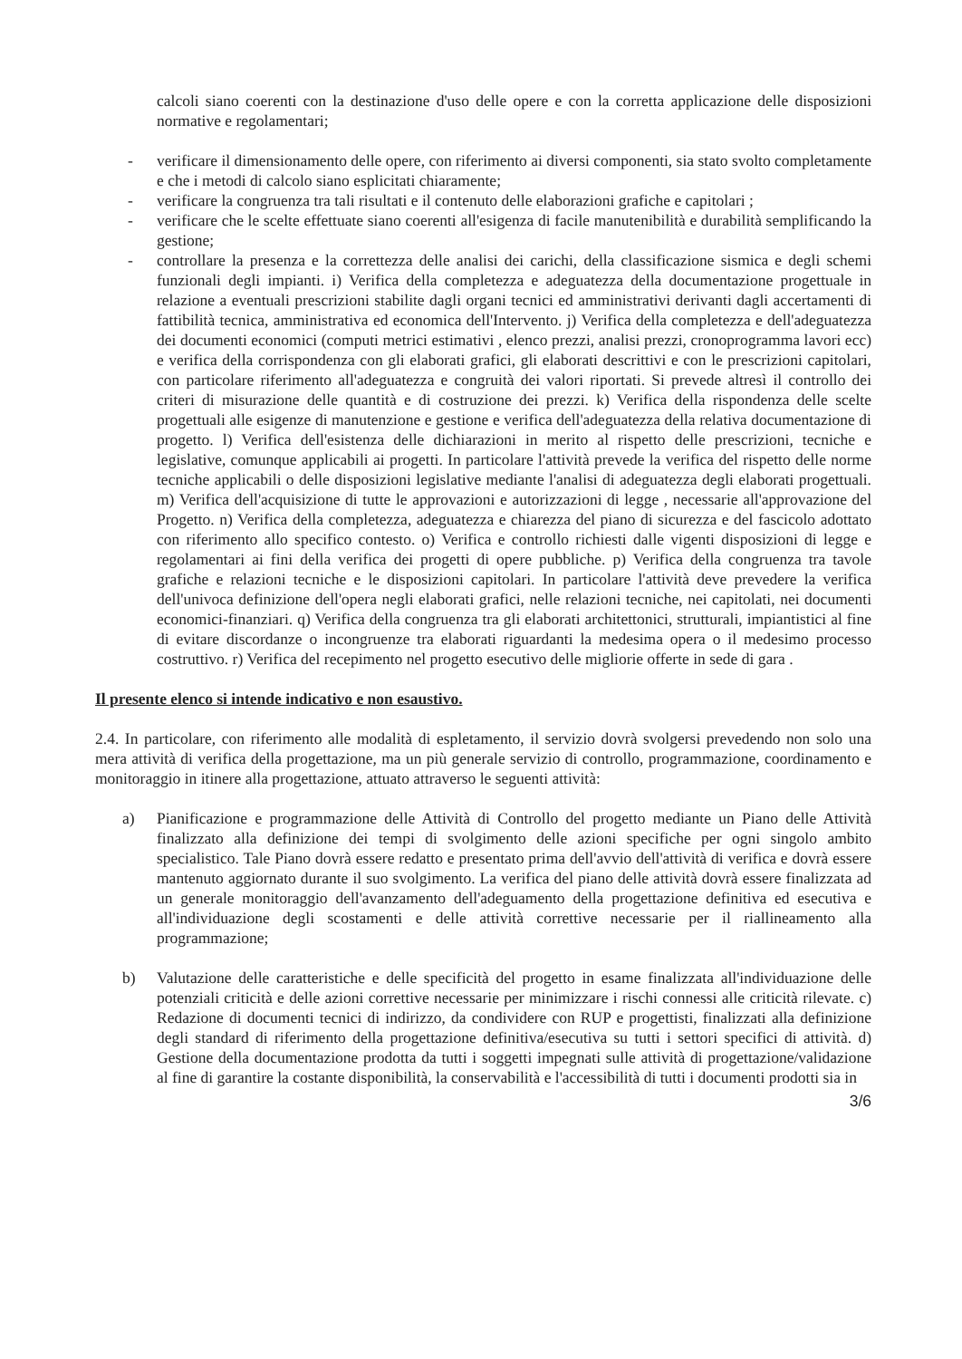calcoli siano coerenti con la destinazione d'uso delle opere e con la corretta applicazione delle disposizioni normative e regolamentari;
- verificare il dimensionamento delle opere, con riferimento ai diversi componenti, sia stato svolto completamente e che i metodi di calcolo siano esplicitati chiaramente;
- verificare la congruenza tra tali risultati e il contenuto delle elaborazioni grafiche e capitolari ;
- verificare che le scelte effettuate siano coerenti all'esigenza di facile manutenibilità e durabilità semplificando la gestione;
- controllare la presenza e la correttezza delle analisi dei carichi, della classificazione sismica e degli schemi funzionali degli impianti. i) Verifica della completezza e adeguatezza della documentazione progettuale in relazione a eventuali prescrizioni stabilite dagli organi tecnici ed amministrativi derivanti dagli accertamenti di fattibilità tecnica, amministrativa ed economica dell'Intervento. j) Verifica della completezza e dell'adeguatezza dei documenti economici (computi metrici estimativi , elenco prezzi, analisi prezzi, cronoprogramma lavori ecc) e verifica della corrispondenza con gli elaborati grafici, gli elaborati descrittivi e con le prescrizioni capitolari, con particolare riferimento all'adeguatezza e congruità dei valori riportati. Si prevede altresì il controllo dei criteri di misurazione delle quantità e di costruzione dei prezzi. k) Verifica della rispondenza delle scelte progettuali alle esigenze di manutenzione e gestione e verifica dell'adeguatezza della relativa documentazione di progetto. l) Verifica dell'esistenza delle dichiarazioni in merito al rispetto delle prescrizioni, tecniche e legislative, comunque applicabili ai progetti. In particolare l'attività prevede la verifica del rispetto delle norme tecniche applicabili o delle disposizioni legislative mediante l'analisi di adeguatezza degli elaborati progettuali. m) Verifica dell'acquisizione di tutte le approvazioni e autorizzazioni di legge , necessarie all'approvazione del Progetto. n) Verifica della completezza, adeguatezza e chiarezza del piano di sicurezza e del fascicolo adottato con riferimento allo specifico contesto. o) Verifica e controllo richiesti dalle vigenti disposizioni di legge e regolamentari ai fini della verifica dei progetti di opere pubbliche. p) Verifica della congruenza tra tavole grafiche e relazioni tecniche e le disposizioni capitolari. In particolare l'attività deve prevedere la verifica dell'univoca definizione dell'opera negli elaborati grafici, nelle relazioni tecniche, nei capitolati, nei documenti economici-finanziari. q) Verifica della congruenza tra gli elaborati architettonici, strutturali, impiantistici al fine di evitare discordanze o incongruenze tra elaborati riguardanti la medesima opera o il medesimo processo costruttivo. r) Verifica del recepimento nel progetto esecutivo delle migliorie offerte in sede di gara .
Il presente elenco si intende indicativo e non esaustivo.
2.4. In particolare, con riferimento alle modalità di espletamento, il servizio dovrà svolgersi prevedendo non solo una mera attività di verifica della progettazione, ma un più generale servizio di controllo, programmazione, coordinamento e monitoraggio in itinere alla progettazione, attuato attraverso le seguenti attività:
a) Pianificazione e programmazione delle Attività di Controllo del progetto mediante un Piano delle Attività finalizzato alla definizione dei tempi di svolgimento delle azioni specifiche per ogni singolo ambito specialistico. Tale Piano dovrà essere redatto e presentato prima dell'avvio dell'attività di verifica e dovrà essere mantenuto aggiornato durante il suo svolgimento. La verifica del piano delle attività dovrà essere finalizzata ad un generale monitoraggio dell'avanzamento dell'adeguamento della progettazione definitiva ed esecutiva e all'individuazione degli scostamenti e delle attività correttive necessarie per il riallineamento alla programmazione;
b) Valutazione delle caratteristiche e delle specificità del progetto in esame finalizzata all'individuazione delle potenziali criticità e delle azioni correttive necessarie per minimizzare i rischi connessi alle criticità rilevate. c) Redazione di documenti tecnici di indirizzo, da condividere con RUP e progettisti, finalizzati alla definizione degli standard di riferimento della progettazione definitiva/esecutiva su tutti i settori specifici di attività. d) Gestione della documentazione prodotta da tutti i soggetti impegnati sulle attività di progettazione/validazione al fine di garantire la costante disponibilità, la conservabilità e l'accessibilità di tutti i documenti prodotti sia in
3/6